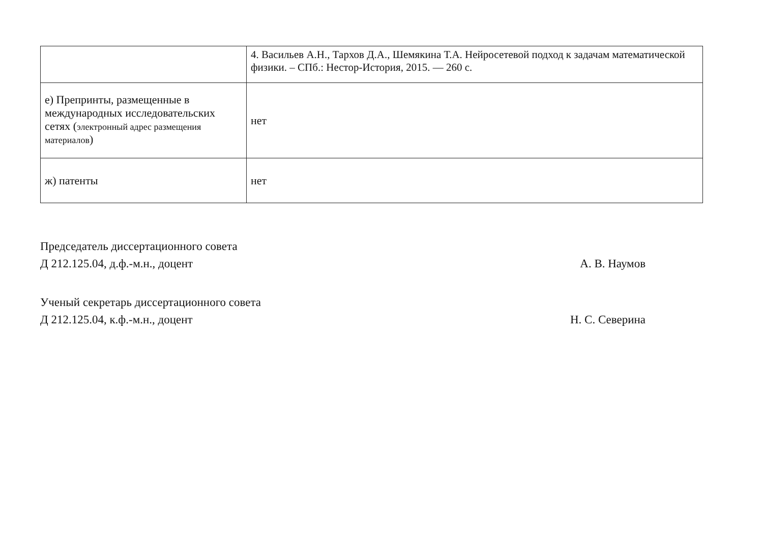| | 4. Васильев А.Н., Тархов Д.А., Шемякина Т.А. Нейросетевой подход к задачам математической физики. – СПб.: Нестор-История, 2015. — 260 с. |
| е) Препринты, размещенные в международных исследовательских сетях ( электронный адрес размещения материалов ) | нет |
| ж) патенты | нет |
Председатель диссертационного совета
Д 212.125.04, д.ф.-м.н., доцент А. В. Наумов
Ученый секретарь диссертационного совета
Д 212.125.04, к.ф.-м.н., доцент Н. С. Северина